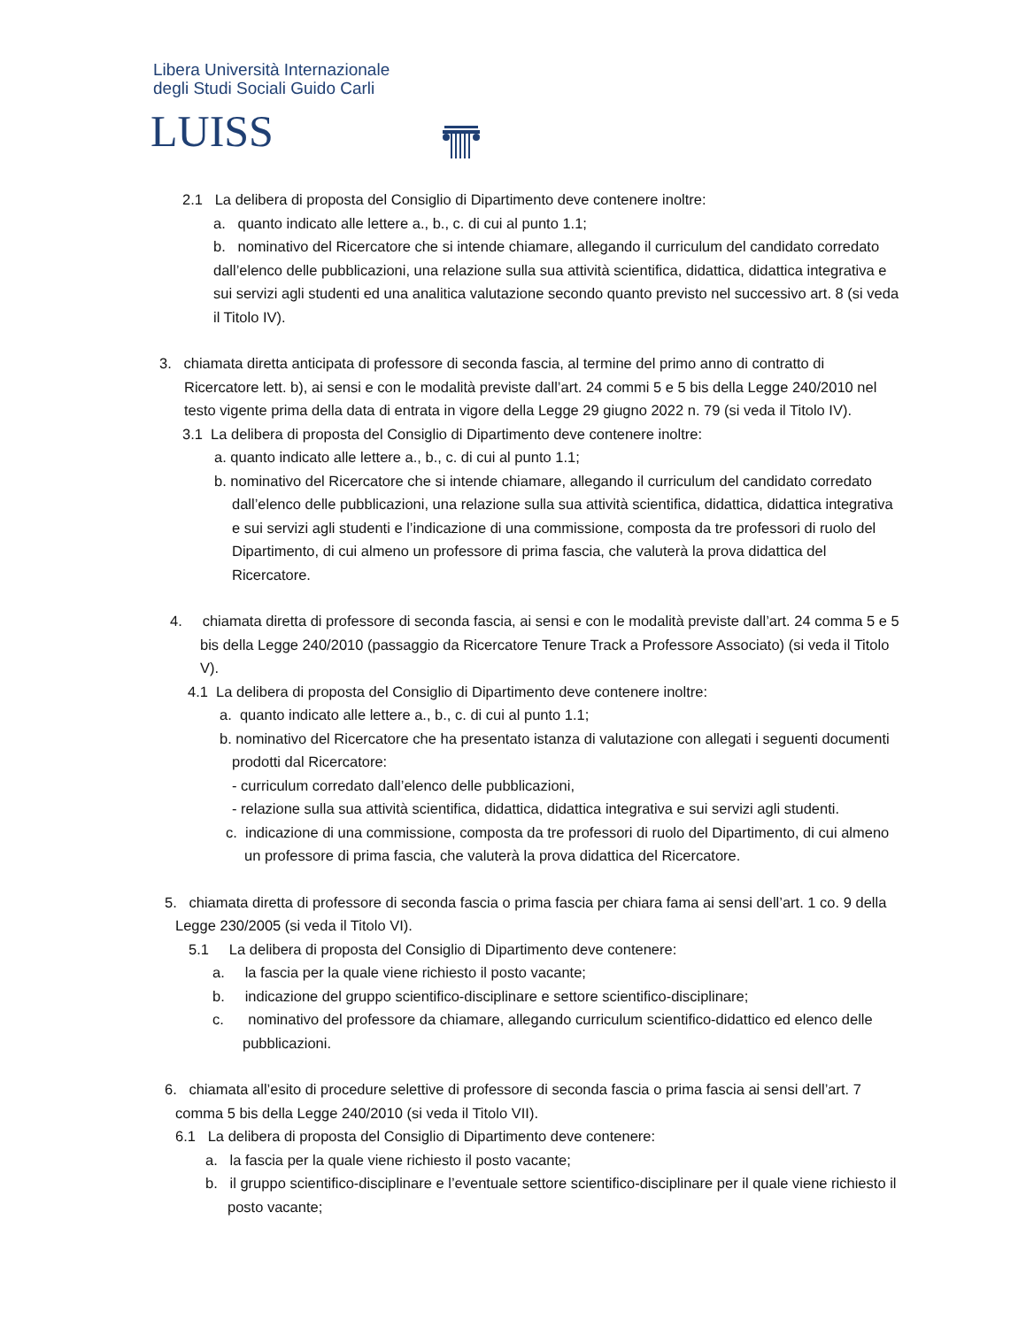Libera Università Internazionale
degli Studi Sociali Guido Carli
LUISS
2.1 La delibera di proposta del Consiglio di Dipartimento deve contenere inoltre:
a. quanto indicato alle lettere a., b., c. di cui al punto 1.1;
b. nominativo del Ricercatore che si intende chiamare, allegando il curriculum del candidato corredato dall’elenco delle pubblicazioni, una relazione sulla sua attività scientifica, didattica, didattica integrativa e sui servizi agli studenti ed una analitica valutazione secondo quanto previsto nel successivo art. 8 (si veda il Titolo IV).
3. chiamata diretta anticipata di professore di seconda fascia, al termine del primo anno di contratto di Ricercatore lett. b), ai sensi e con le modalità previste dall’art. 24 commi 5 e 5 bis della Legge 240/2010 nel testo vigente prima della data di entrata in vigore della Legge 29 giugno 2022 n. 79 (si veda il Titolo IV).
3.1 La delibera di proposta del Consiglio di Dipartimento deve contenere inoltre:
a. quanto indicato alle lettere a., b., c. di cui al punto 1.1;
b. nominativo del Ricercatore che si intende chiamare, allegando il curriculum del candidato corredato dall’elenco delle pubblicazioni, una relazione sulla sua attività scientifica, didattica, didattica integrativa e sui servizi agli studenti e l’indicazione di una commissione, composta da tre professori di ruolo del Dipartimento, di cui almeno un professore di prima fascia, che valuterà la prova didattica del Ricercatore.
4. chiamata diretta di professore di seconda fascia, ai sensi e con le modalità previste dall’art. 24 comma 5 e 5 bis della Legge 240/2010 (passaggio da Ricercatore Tenure Track a Professore Associato) (si veda il Titolo V).
4.1 La delibera di proposta del Consiglio di Dipartimento deve contenere inoltre:
a. quanto indicato alle lettere a., b., c. di cui al punto 1.1;
b. nominativo del Ricercatore che ha presentato istanza di valutazione con allegati i seguenti documenti prodotti dal Ricercatore:
- curriculum corredato dall’elenco delle pubblicazioni,
- relazione sulla sua attività scientifica, didattica, didattica integrativa e sui servizi agli studenti.
c. indicazione di una commissione, composta da tre professori di ruolo del Dipartimento, di cui almeno un professore di prima fascia, che valuterà la prova didattica del Ricercatore.
5. chiamata diretta di professore di seconda fascia o prima fascia per chiara fama ai sensi dell’art. 1 co. 9 della Legge 230/2005 (si veda il Titolo VI).
5.1 La delibera di proposta del Consiglio di Dipartimento deve contenere:
a. la fascia per la quale viene richiesto il posto vacante;
b. indicazione del gruppo scientifico-disciplinare e settore scientifico-disciplinare;
c. nominativo del professore da chiamare, allegando curriculum scientifico-didattico ed elenco delle pubblicazioni.
6. chiamata all’esito di procedure selettive di professore di seconda fascia o prima fascia ai sensi dell’art. 7 comma 5 bis della Legge 240/2010 (si veda il Titolo VII).
6.1 La delibera di proposta del Consiglio di Dipartimento deve contenere:
a. la fascia per la quale viene richiesto il posto vacante;
b. il gruppo scientifico-disciplinare e l’eventuale settore scientifico-disciplinare per il quale viene richiesto il posto vacante;